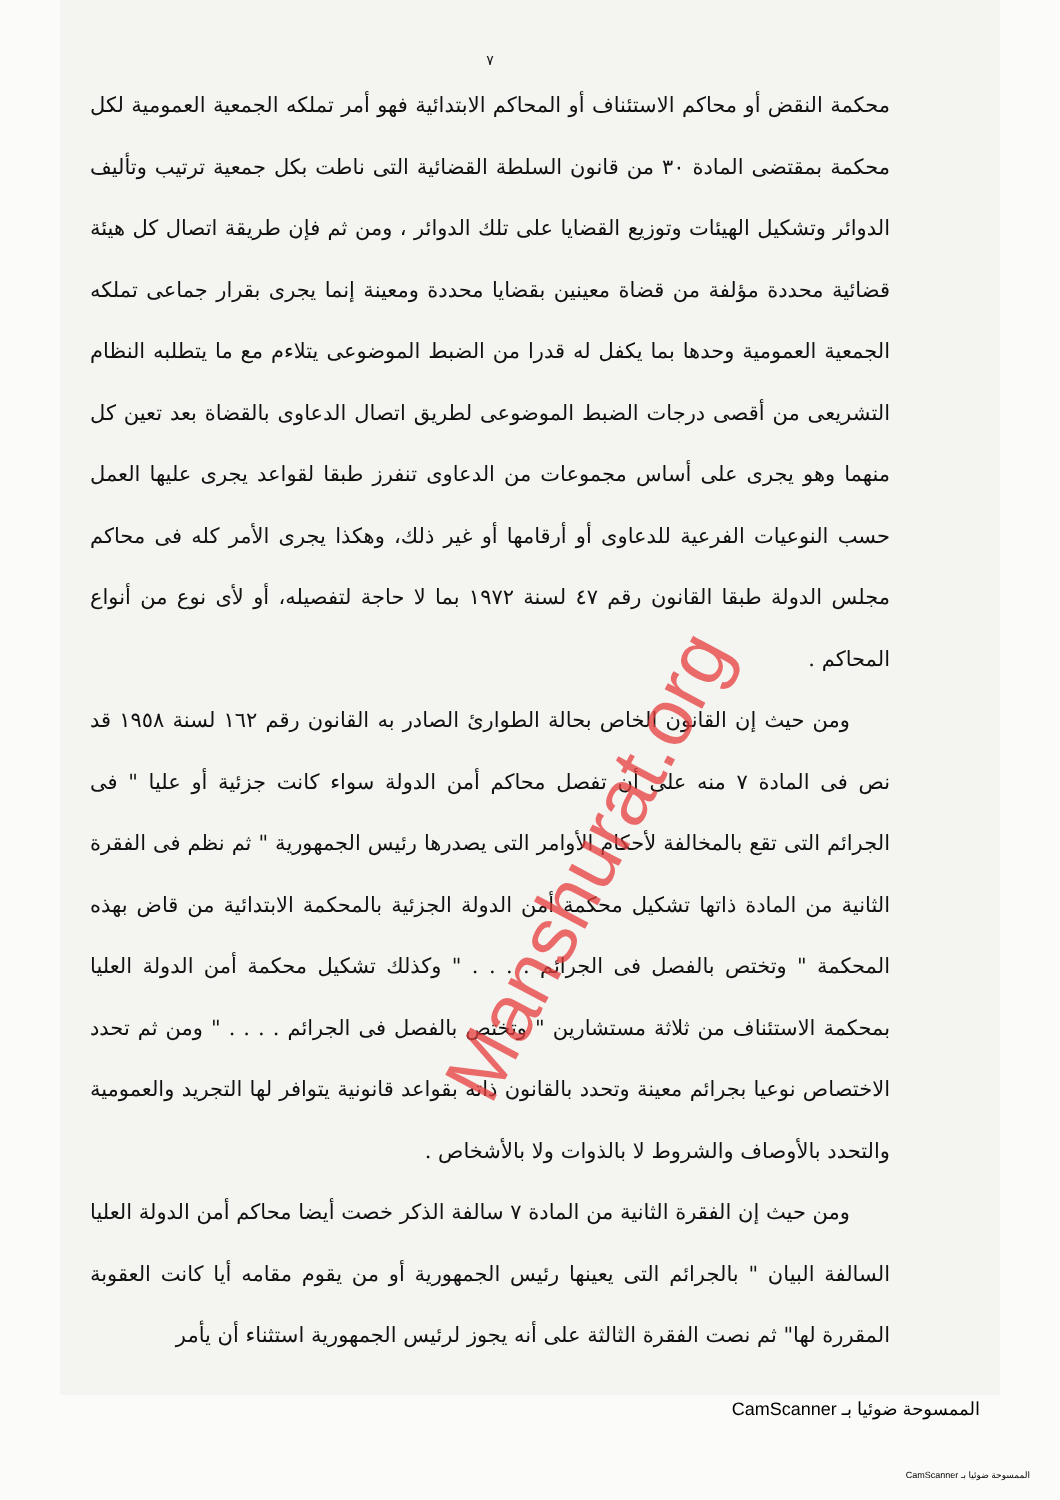٧
محكمة النقض أو محاكم الاستئناف أو المحاكم الابتدائية فهو أمر تملكه الجمعية العمومية لكل محكمة بمقتضى المادة ٣٠ من قانون السلطة القضائية التى ناطت بكل جمعية ترتيب وتأليف الدوائر وتشكيل الهيئات وتوزيع القضايا على تلك الدوائر ، ومن ثم فإن طريقة اتصال كل هيئة قضائية محددة مؤلفة من قضاة معينين بقضايا محددة ومعينة إنما يجرى بقرار جماعى تملكه الجمعية العمومية وحدها بما يكفل له قدرا من الضبط الموضوعى يتلاءم مع ما يتطلبه النظام التشريعى من أقصى درجات الضبط الموضوعى لطريق اتصال الدعاوى بالقضاة بعد تعين كل منهما وهو يجرى على أساس مجموعات من الدعاوى تنفرز طبقا لقواعد يجرى عليها العمل حسب النوعيات الفرعية للدعاوى أو أرقامها أو غير ذلك، وهكذا يجرى الأمر كله فى محاكم مجلس الدولة طبقا القانون رقم ٤٧ لسنة ١٩٧٢ بما لا حاجة لتفصيله، أو لأى نوع من أنواع المحاكم .
ومن حيث إن القانون الخاص بحالة الطوارئ الصادر به القانون رقم ١٦٢ لسنة ١٩٥٨ قد نص فى المادة ٧ منه على أن تفصل محاكم أمن الدولة سواء كانت جزئية أو عليا " فى الجرائم التى تقع بالمخالفة لأحكام الأوامر التى يصدرها رئيس الجمهورية " ثم نظم فى الفقرة الثانية من المادة ذاتها تشكيل محكمة أمن الدولة الجزئية بالمحكمة الابتدائية من قاض بهذه المحكمة " وتختص بالفصل فى الجرائم . . . . " وكذلك تشكيل محكمة أمن الدولة العليا بمحكمة الاستئناف من ثلاثة مستشارين " وتختص بالفصل فى الجرائم . . . . " ومن ثم تحدد الاختصاص نوعيا بجرائم معينة وتحدد بالقانون ذاته بقواعد قانونية يتوافر لها التجريد والعمومية والتحدد بالأوصاف والشروط لا بالذوات ولا بالأشخاص .
ومن حيث إن الفقرة الثانية من المادة ٧ سالفة الذكر خصت أيضا محاكم أمن الدولة العليا السالفة البيان " بالجرائم التى يعينها رئيس الجمهورية أو من يقوم مقامه أيا كانت العقوبة المقررة لها" ثم نصت الفقرة الثالثة على أنه يجوز لرئيس الجمهورية استثناء أن يأمر
Manshurat.org
الممسوحة ضوئيا بـ CamScanner
الممسوحة ضوئيا بـ CamScanner